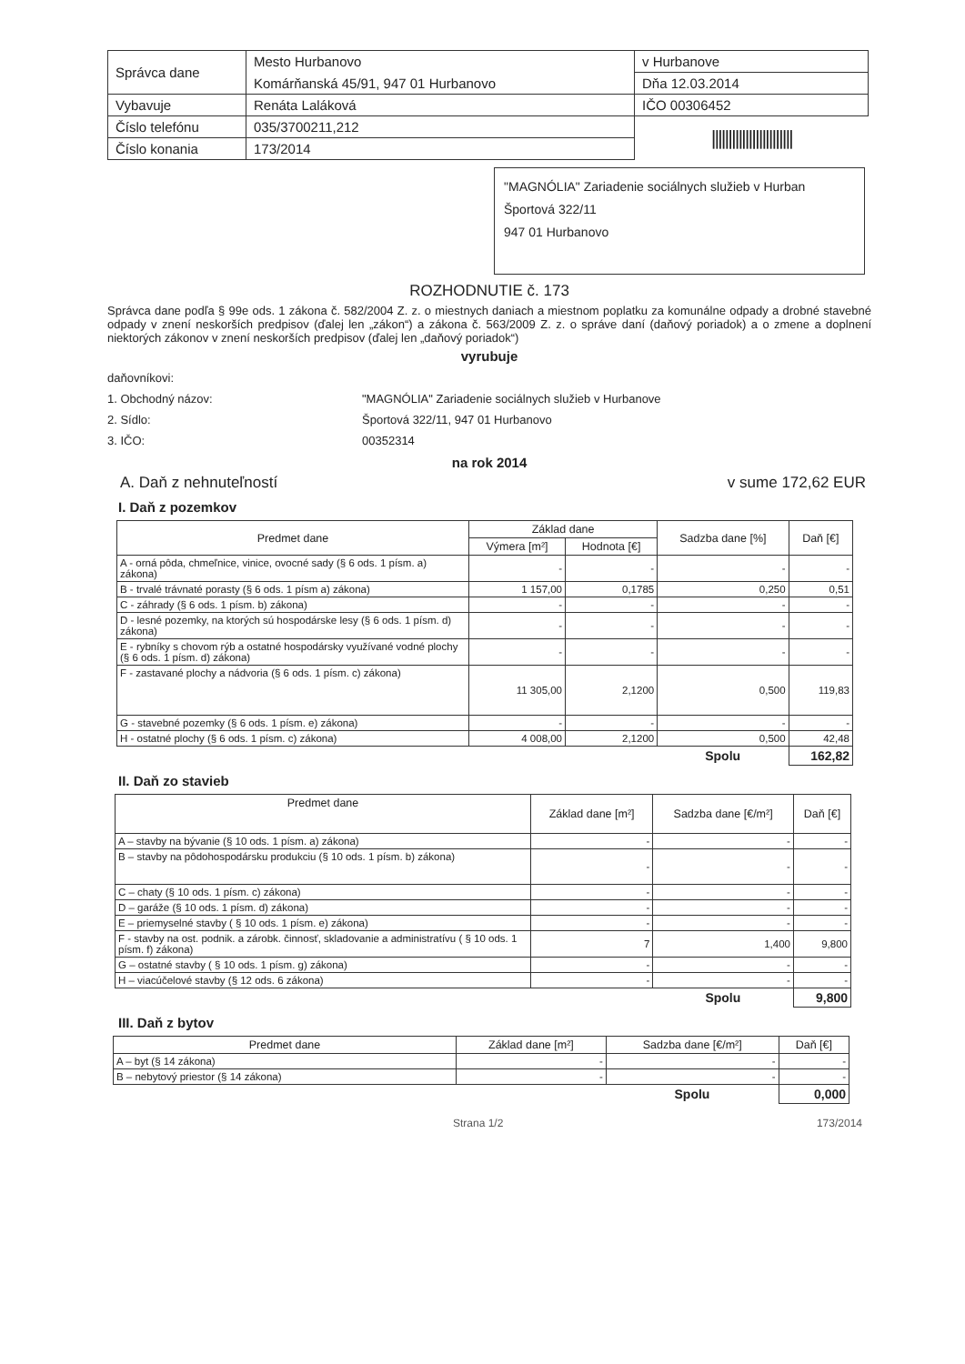| Správca dane | Mesto Hurbanovo | v Hurbanove |
| | Komárňanská 45/91, 947 01 Hurbanovo | Dňa 12.03.2014 |
| Vybavuje | Renáta Laláková | IČO 00306452 |
| Číslo telefónu | 035/3700211,212 | //////////////////////// |
| Číslo konania | 173/2014 | |
"MAGNÓLIA" Zariadenie sociálnych služieb v Hurban
Športová 322/11
947 01 Hurbanovo
ROZHODNUTIE č. 173
Správca dane podľa § 99e ods. 1 zákona č. 582/2004 Z. z. o miestnych daniach a miestnom poplatku za komunálne odpady a drobné stavebné odpady v znení neskorších predpisov (ďalej len „zákon“) a zákona č. 563/2009 Z. z. o správe daní (daňový poriadok) a o zmene a doplnení niektorých zákonov v znení neskorších predpisov (ďalej len „daňový poriadok“)
vyrubuje
daňovníkovi:
1. Obchodný názov:
2. Sídlo:
3. IČO:
"MAGNÓLIA" Zariadenie sociálnych služieb v Hurbanove
Športová 322/11, 947 01 Hurbanovo
00352314
na rok 2014
A. Daň z nehnuteľností v sume 172,62 EUR
I. Daň z pozemkov
| Predmet dane | Základ dane | | Sadzba dane [%] | Daň [€] |
| --- | --- | --- | --- | --- |
| | Výmera [m²] | Hodnota [€] | | |
| A - orná pôda, chmeľnice, vinice, ovocné sady (§ 6 ods. 1 písm. a) zákona) | - | - | - | - |
| B - trvalé trávnaté porasty (§ 6 ods. 1 písm a) zákona) | 1 157,00 | 0,1785 | 0,250 | 0,51 |
| C - záhrady (§ 6 ods. 1 písm. b) zákona) | - | - | - | - |
| D - lesné pozemky, na ktorých sú hospodárske lesy (§ 6 ods. 1 písm. d) zákona) | - | - | - | - |
| E - rybníky s chovom rýb a ostatné hospodársky využívané vodné plochy (§ 6 ods. 1 písm. d) zákona) | - | - | - | - |
| F - zastavané plochy a nádvoria (§ 6 ods. 1 písm. c) zákona) | 11 305,00 | 2,1200 | 0,500 | 119,83 |
| G - stavebné pozemky (§ 6 ods. 1 písm. e) zákona) | - | - | - | - |
| H - ostatné plochy (§ 6 ods. 1 písm. c) zákona) | 4 008,00 | 2,1200 | 0,500 | 42,48 |
| | | | Spolu | 162,82 |
II. Daň zo stavieb
| Predmet dane | Základ dane [m²] | Sadzba dane [€/m²] | Daň [€] |
| --- | --- | --- | --- |
| A – stavby na bývanie (§ 10 ods. 1 písm. a) zákona) | - | - | - |
| B – stavby na pôdohospodársku produkciu (§ 10 ods. 1 písm. b) zákona) | - | - | - |
| C – chaty (§ 10 ods. 1 písm. c) zákona) | - | - | - |
| D – garáže (§ 10 ods. 1 písm. d) zákona) | - | - | - |
| E – priemyselné stavby ( § 10 ods. 1 písm. e) zákona) | - | - | - |
| F - stavby na ost. podnik. a zárobk. činnosť, skladovanie a administratívu ( § 10 ods. 1 písm. f) zákona) | 7 | 1,400 | 9,800 |
| G – ostatné stavby ( § 10 ods. 1 písm. g) zákona) | - | - | - |
| H – viacúčelové stavby (§ 12 ods. 6 zákona) | - | - | - |
| | | Spolu | 9,800 |
III. Daň z bytov
| Predmet dane | Základ dane [m²] | Sadzba dane [€/m²] | Daň [€] |
| --- | --- | --- | --- |
| A – byt (§ 14 zákona) | - | - | - |
| B – nebytový priestor (§ 14 zákona) | - | - | - |
| | | Spolu | 0,000 |
Strana 1/2 173/2014